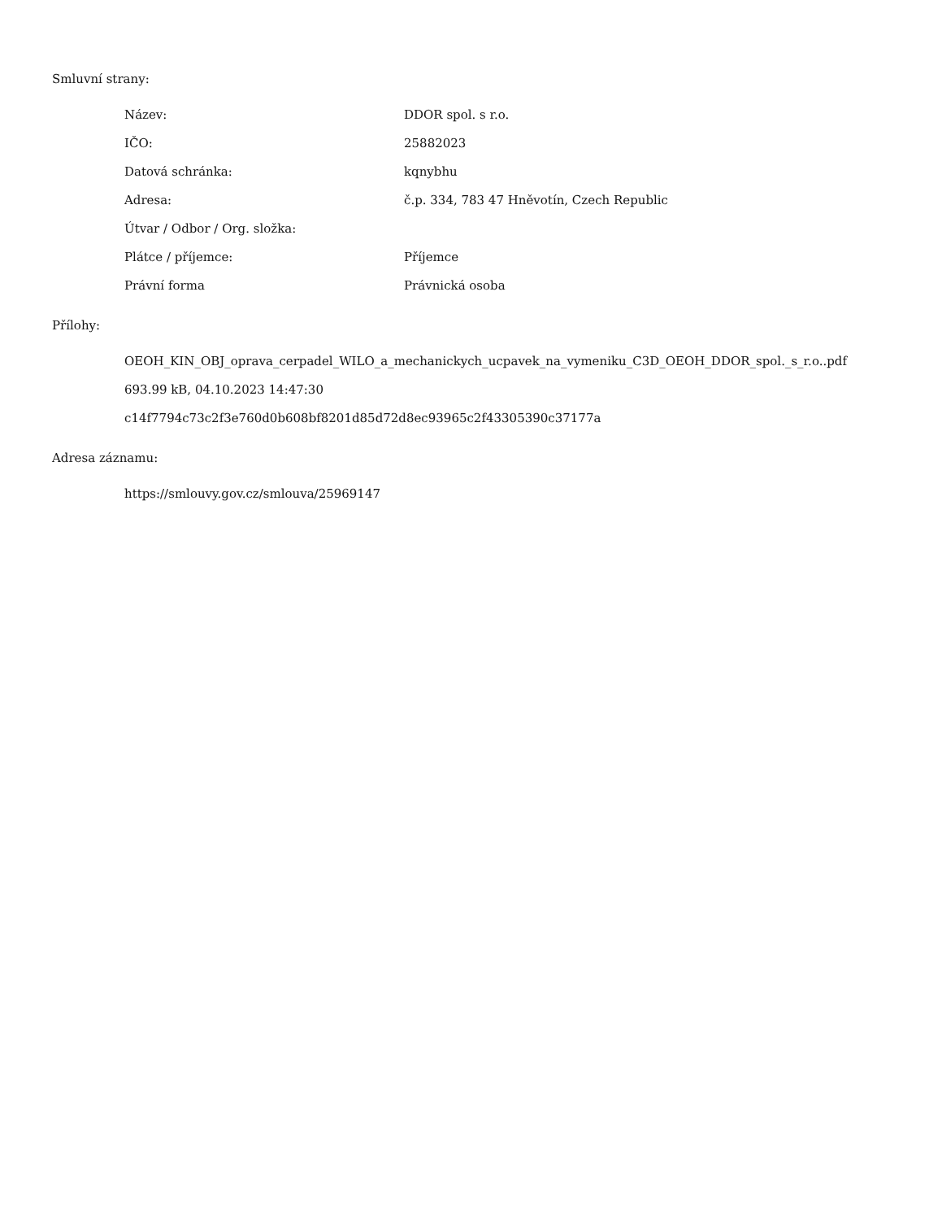Smluvní strany:
| Název: | DDOR spol. s r.o. |
| IČO: | 25882023 |
| Datová schránka: | kqnybhu |
| Adresa: | č.p. 334, 783 47 Hněvotín, Czech Republic |
| Útvar / Odbor / Org. složka: | |
| Plátce / příjemce: | Příjemce |
| Právní forma | Právnická osoba |
Přílohy:
OEOH_KIN_OBJ_oprava_cerpadel_WILO_a_mechanickych_ucpavek_na_vymeniku_C3D_OEOH_DDOR_spol._s_r.o..pdf
693.99 kB, 04.10.2023 14:47:30
c14f7794c73c2f3e760d0b608bf8201d85d72d8ec93965c2f43305390c37177a
Adresa záznamu:
https://smlouvy.gov.cz/smlouva/25969147